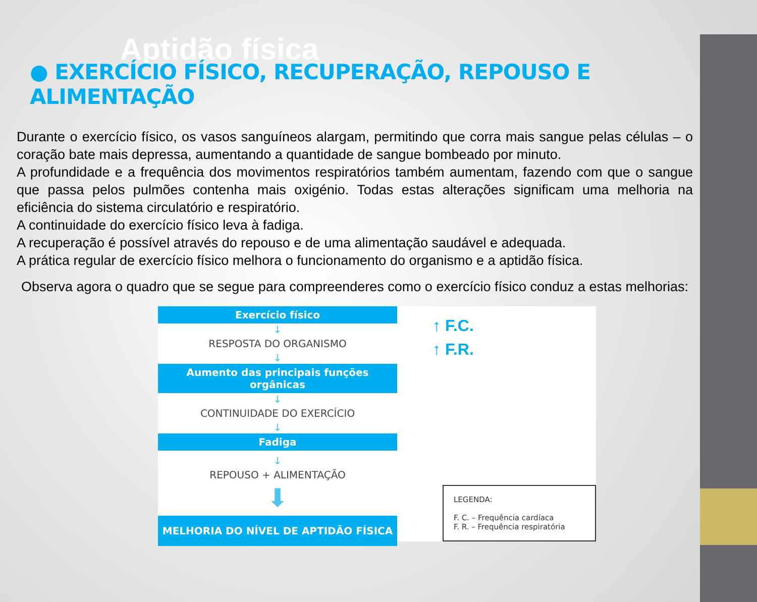Aptidão física
● EXERCÍCIO FÍSICO, RECUPERAÇÃO, REPOUSO E ALIMENTAÇÃO
Durante o exercício físico, os vasos sanguíneos alargam, permitindo que corra mais sangue pelas células – o coração bate mais depressa, aumentando a quantidade de sangue bombeado por minuto.
A profundidade e a frequência dos movimentos respiratórios também aumentam, fazendo com que o sangue que passa pelos pulmões contenha mais oxigénio. Todas estas alterações significam uma melhoria na eficiência do sistema circulatório e respiratório.
A continuidade do exercício físico leva à fadiga.
A recuperação é possível através do repouso e de uma alimentação saudável e adequada.
A prática regular de exercício físico melhora o funcionamento do organismo e a aptidão física.
Observa agora o quadro que se segue para compreenderes como o exercício físico conduz a estas melhorias:
Exercício físico
↓
RESPOSTA DO ORGANISMO
↓
Aumento das principais funções orgânicas
↓
CONTINUIDADE DO EXERCÍCIO
↓
Fadiga
↓
REPOUSO + ALIMENTAÇÃO
⬇
MELHORIA DO NÍVEL DE APTIDÃO FÍSICA
↑ F.C.
↑ F.R.
LEGENDA:
F. C. – Frequência cardíaca
F. R. – Frequência respiratória